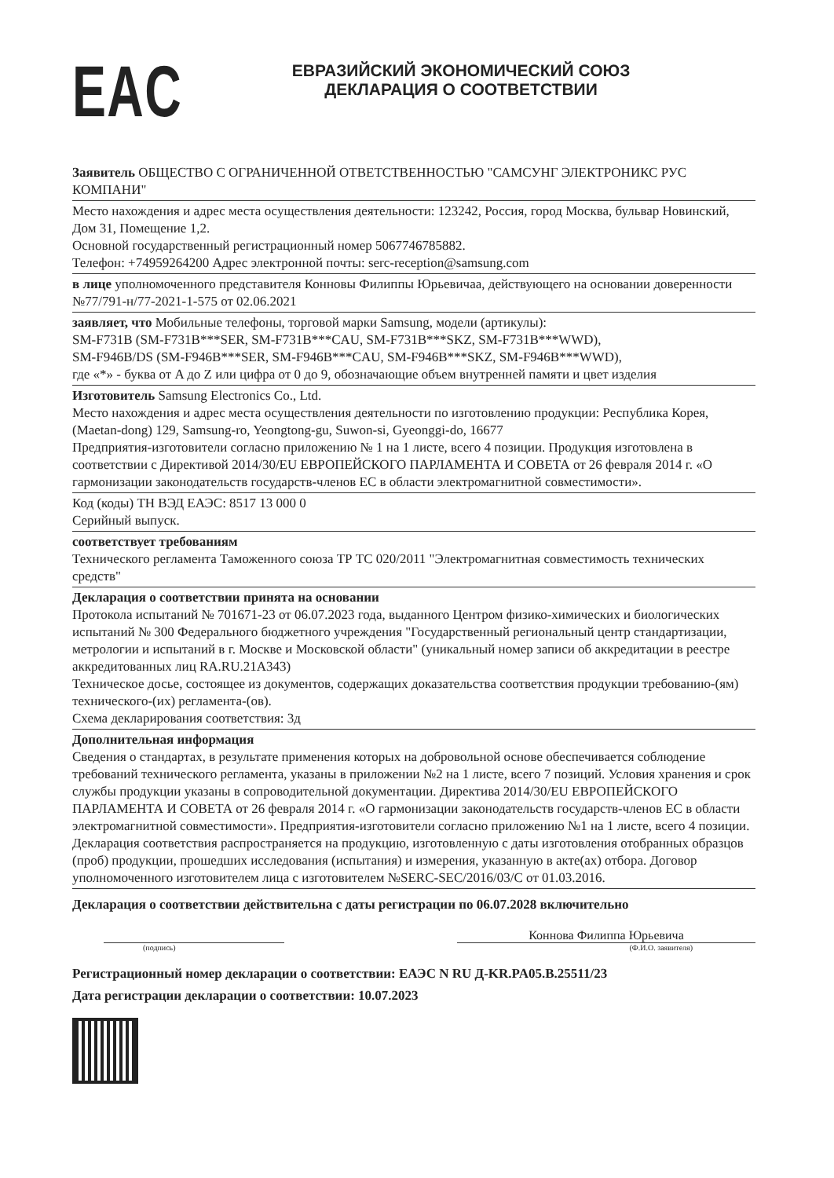EAC
ЕВРАЗИЙСКИЙ ЭКОНОМИЧЕСКИЙ СОЮЗ
ДЕКЛАРАЦИЯ О СООТВЕТСТВИИ
Заявитель ОБЩЕСТВО С ОГРАНИЧЕННОЙ ОТВЕТСТВЕННОСТЬЮ "САМСУНГ ЭЛЕКТРОНИКС РУС КОМПАНИ"
Место нахождения и адрес места осуществления деятельности: 123242, Россия, город Москва, бульвар Новинский, Дом 31, Помещение 1,2.
Основной государственный регистрационный номер 5067746785882.
Телефон: +74959264200 Адрес электронной почты: serc-reception@samsung.com
в лице уполномоченного представителя Конновы Филиппы Юрьевичаа, действующего на основании доверенности №77/791-н/77-2021-1-575 от 02.06.2021
заявляет, что Мобильные телефоны, торговой марки Samsung, модели (артикулы):
SM-F731B (SM-F731B***SER, SM-F731B***CAU, SM-F731B***SKZ, SM-F731B***WWD),
SM-F946B/DS (SM-F946B***SER, SM-F946B***CAU, SM-F946B***SKZ, SM-F946B***WWD),
где «*» - буква от A до Z или цифра от 0 до 9, обозначающие объем внутренней памяти и цвет изделия
Изготовитель Samsung Electronics Co., Ltd.
Место нахождения и адрес места осуществления деятельности по изготовлению продукции: Республика Корея, (Maetan-dong) 129, Samsung-ro, Yeongtong-gu, Suwon-si, Gyeonggi-do, 16677
Предприятия-изготовители согласно приложению № 1 на 1 листе, всего 4 позиции. Продукция изготовлена в соответствии с Директивой 2014/30/EU ЕВРОПЕЙСКОГО ПАРЛАМЕНТА И СОВЕТА от 26 февраля 2014 г. «О гармонизации законодательств государств-членов ЕС в области электромагнитной совместимости».
Код (коды) ТН ВЭД ЕАЭС: 8517 13 000 0
Серийный выпуск.
соответствует требованиям
Технического регламента Таможенного союза ТР ТС 020/2011 "Электромагнитная совместимость технических средств"
Декларация о соответствии принята на основании
Протокола испытаний № 701671-23 от 06.07.2023 года, выданного Центром физико-химических и биологических испытаний № 300 Федерального бюджетного учреждения "Государственный региональный центр стандартизации, метрологии и испытаний в г. Москве и Московской области" (уникальный номер записи об аккредитации в реестре аккредитованных лиц RA.RU.21A343)
Техническое досье, состоящее из документов, содержащих доказательства соответствия продукции требованию-(ям) технического-(их) регламента-(ов).
Схема декларирования соответствия: 3д
Дополнительная информация
Сведения о стандартах, в результате применения которых на добровольной основе обеспечивается соблюдение требований технического регламента, указаны в приложении №2 на 1 листе, всего 7 позиций. Условия хранения и срок службы продукции указаны в сопроводительной документации. Директива 2014/30/EU ЕВРОПЕЙСКОГО ПАРЛАМЕНТА И СОВЕТА от 26 февраля 2014 г. «О гармонизации законодательств государств-членов ЕС в области электромагнитной совместимости». Предприятия-изготовители согласно приложению №1 на 1 листе, всего 4 позиции. Декларация соответствия распространяется на продукцию, изготовленную с даты изготовления отобранных образцов (проб) продукции, прошедших исследования (испытания) и измерения, указанную в акте(ах) отбора. Договор уполномоченного изготовителем лица с изготовителем №SERC-SEC/2016/03/C от 01.03.2016.
Декларация о соответствии действительна с даты регистрации по 06.07.2028 включительно
Коннова Филиппа Юрьевича
(подпись) (Ф.И.О. заявителя)
Регистрационный номер декларации о соответствии: ЕАЭС N RU Д-KR.PA05.B.25511/23
Дата регистрации декларации о соответствии: 10.07.2023